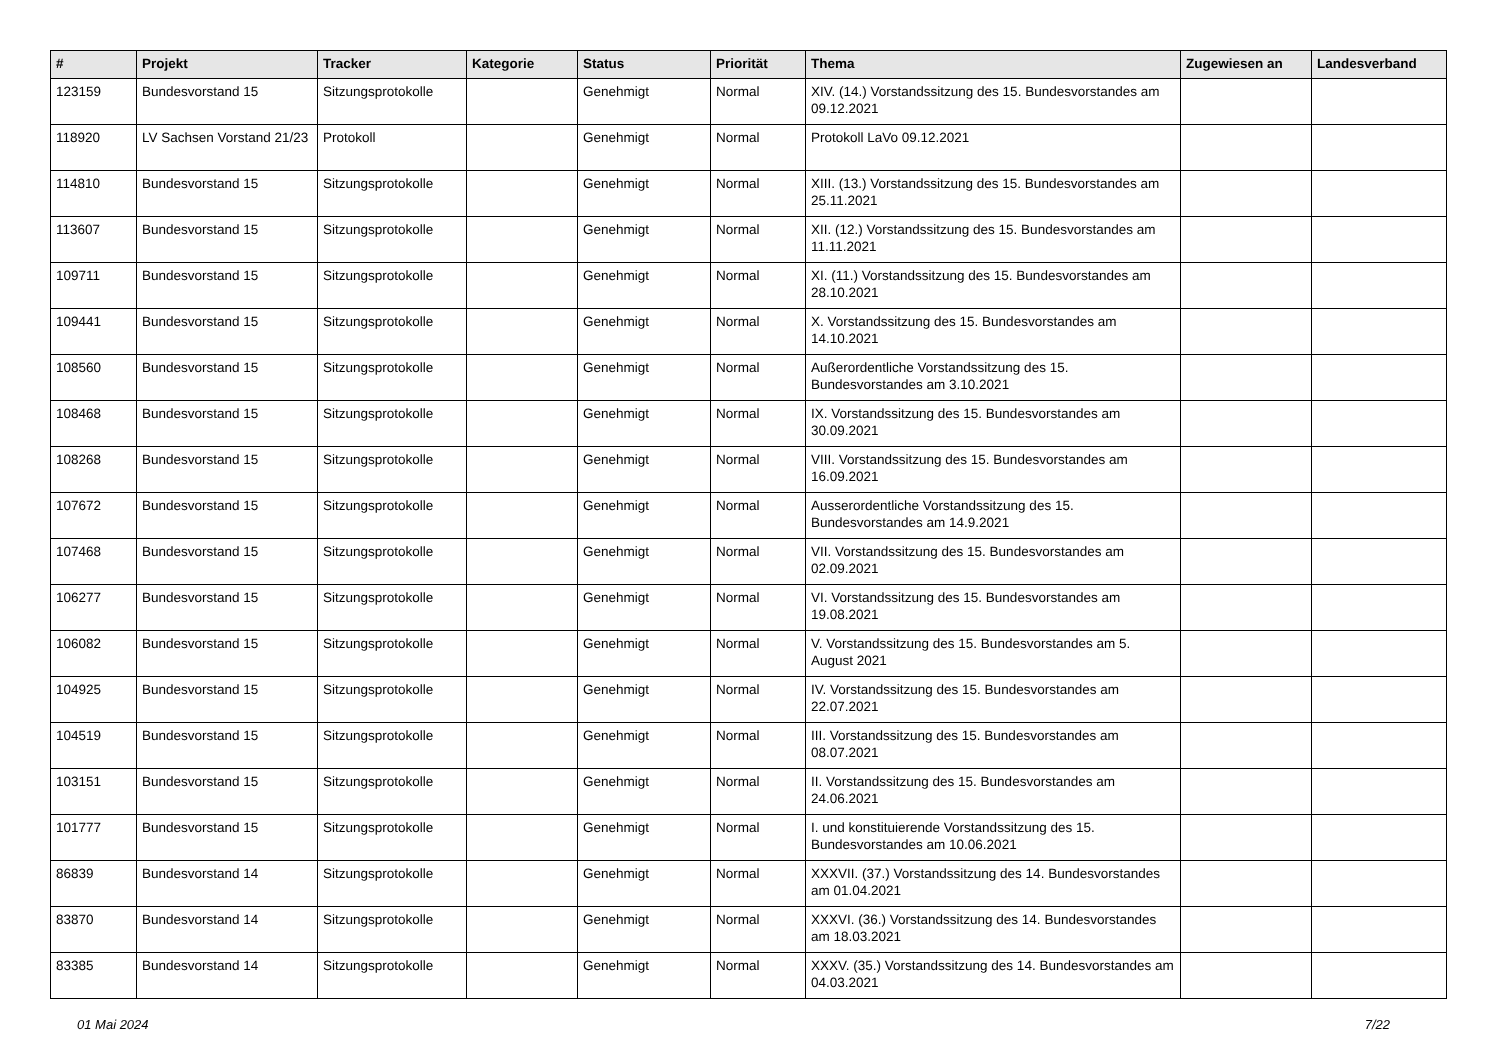| # | Projekt | Tracker | Kategorie | Status | Priorität | Thema | Zugewiesen an | Landesverband |
| --- | --- | --- | --- | --- | --- | --- | --- | --- |
| 123159 | Bundesvorstand 15 | Sitzungsprotokolle | | Genehmigt | Normal | XIV. (14.) Vorstandssitzung des 15. Bundesvorstandes am 09.12.2021 | | |
| 118920 | LV Sachsen Vorstand 21/23 | Protokoll | | Genehmigt | Normal | Protokoll LaVo 09.12.2021 | | |
| 114810 | Bundesvorstand 15 | Sitzungsprotokolle | | Genehmigt | Normal | XIII. (13.) Vorstandssitzung des 15. Bundesvorstandes am 25.11.2021 | | |
| 113607 | Bundesvorstand 15 | Sitzungsprotokolle | | Genehmigt | Normal | XII. (12.) Vorstandssitzung des 15. Bundesvorstandes am 11.11.2021 | | |
| 109711 | Bundesvorstand 15 | Sitzungsprotokolle | | Genehmigt | Normal | XI. (11.) Vorstandssitzung des 15. Bundesvorstandes am 28.10.2021 | | |
| 109441 | Bundesvorstand 15 | Sitzungsprotokolle | | Genehmigt | Normal | X. Vorstandssitzung des 15. Bundesvorstandes am 14.10.2021 | | |
| 108560 | Bundesvorstand 15 | Sitzungsprotokolle | | Genehmigt | Normal | Außerordentliche Vorstandssitzung des 15. Bundesvorstandes am 3.10.2021 | | |
| 108468 | Bundesvorstand 15 | Sitzungsprotokolle | | Genehmigt | Normal | IX. Vorstandssitzung des 15. Bundesvorstandes am 30.09.2021 | | |
| 108268 | Bundesvorstand 15 | Sitzungsprotokolle | | Genehmigt | Normal | VIII. Vorstandssitzung des 15. Bundesvorstandes am 16.09.2021 | | |
| 107672 | Bundesvorstand 15 | Sitzungsprotokolle | | Genehmigt | Normal | Ausserordentliche Vorstandssitzung des 15. Bundesvorstandes am 14.9.2021 | | |
| 107468 | Bundesvorstand 15 | Sitzungsprotokolle | | Genehmigt | Normal | VII. Vorstandssitzung des 15. Bundesvorstandes am 02.09.2021 | | |
| 106277 | Bundesvorstand 15 | Sitzungsprotokolle | | Genehmigt | Normal | VI. Vorstandssitzung des 15. Bundesvorstandes am 19.08.2021 | | |
| 106082 | Bundesvorstand 15 | Sitzungsprotokolle | | Genehmigt | Normal | V. Vorstandssitzung des 15. Bundesvorstandes am 5. August 2021 | | |
| 104925 | Bundesvorstand 15 | Sitzungsprotokolle | | Genehmigt | Normal | IV. Vorstandssitzung des 15. Bundesvorstandes am 22.07.2021 | | |
| 104519 | Bundesvorstand 15 | Sitzungsprotokolle | | Genehmigt | Normal | III. Vorstandssitzung des 15. Bundesvorstandes am 08.07.2021 | | |
| 103151 | Bundesvorstand 15 | Sitzungsprotokolle | | Genehmigt | Normal | II. Vorstandssitzung des 15. Bundesvorstandes am 24.06.2021 | | |
| 101777 | Bundesvorstand 15 | Sitzungsprotokolle | | Genehmigt | Normal | I. und konstituierende Vorstandssitzung des 15. Bundesvorstandes am 10.06.2021 | | |
| 86839 | Bundesvorstand 14 | Sitzungsprotokolle | | Genehmigt | Normal | XXXVII. (37.) Vorstandssitzung des 14. Bundesvorstandes am 01.04.2021 | | |
| 83870 | Bundesvorstand 14 | Sitzungsprotokolle | | Genehmigt | Normal | XXXVI. (36.) Vorstandssitzung des 14. Bundesvorstandes am 18.03.2021 | | |
| 83385 | Bundesvorstand 14 | Sitzungsprotokolle | | Genehmigt | Normal | XXXV. (35.) Vorstandssitzung des 14. Bundesvorstandes am 04.03.2021 | | |
01 Mai 2024 7/22